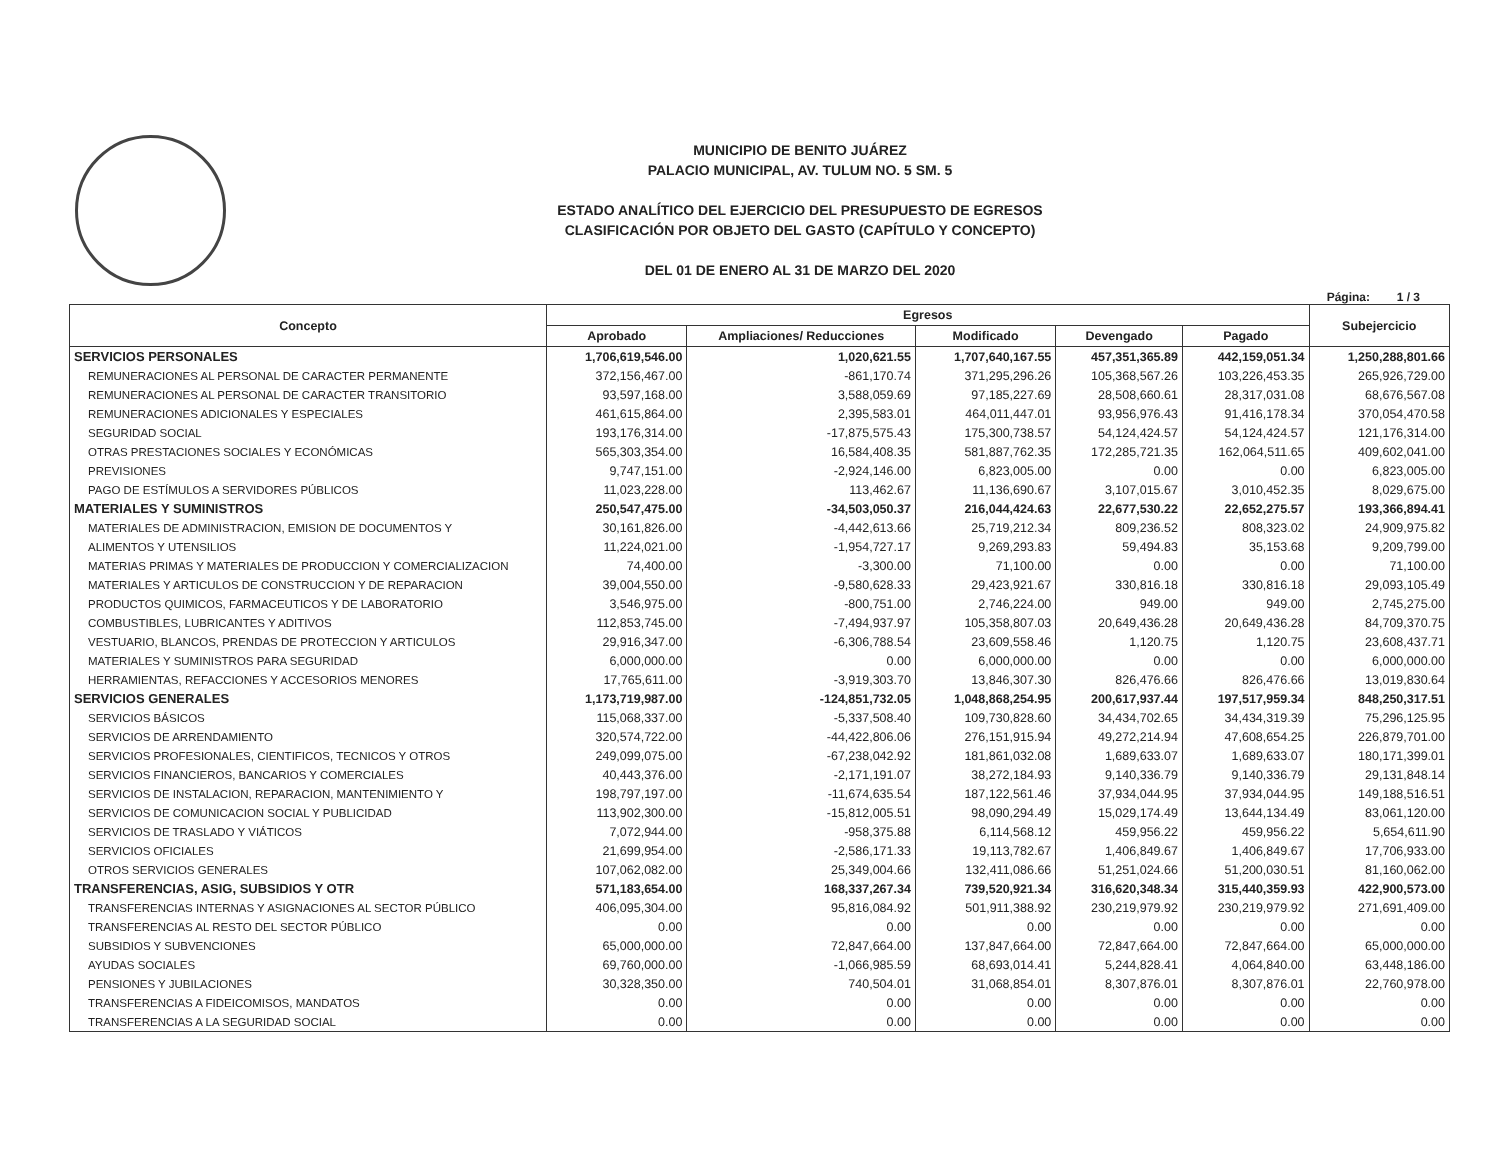MUNICIPIO DE BENITO JUÁREZ
PALACIO MUNICIPAL, AV. TULUM NO. 5 SM. 5
ESTADO ANALÍTICO DEL EJERCICIO DEL PRESUPUESTO DE EGRESOS
CLASIFICACIÓN POR OBJETO DEL GASTO (CAPÍTULO Y CONCEPTO)
DEL 01 DE ENERO AL 31 DE MARZO DEL 2020
Página: 1 / 3
| Concepto | Egresos | | | | | Subejercicio |
| --- | --- | --- | --- | --- | --- | --- |
| | Aprobado | Ampliaciones/ Reducciones | Modificado | Devengado | Pagado | |
| SERVICIOS PERSONALES | 1,706,619,546.00 | 1,020,621.55 | 1,707,640,167.55 | 457,351,365.89 | 442,159,051.34 | 1,250,288,801.66 |
| REMUNERACIONES AL PERSONAL DE CARACTER PERMANENTE | 372,156,467.00 | -861,170.74 | 371,295,296.26 | 105,368,567.26 | 103,226,453.35 | 265,926,729.00 |
| REMUNERACIONES AL PERSONAL DE CARACTER TRANSITORIO | 93,597,168.00 | 3,588,059.69 | 97,185,227.69 | 28,508,660.61 | 28,317,031.08 | 68,676,567.08 |
| REMUNERACIONES ADICIONALES Y ESPECIALES | 461,615,864.00 | 2,395,583.01 | 464,011,447.01 | 93,956,976.43 | 91,416,178.34 | 370,054,470.58 |
| SEGURIDAD SOCIAL | 193,176,314.00 | -17,875,575.43 | 175,300,738.57 | 54,124,424.57 | 54,124,424.57 | 121,176,314.00 |
| OTRAS PRESTACIONES SOCIALES Y ECONÓMICAS | 565,303,354.00 | 16,584,408.35 | 581,887,762.35 | 172,285,721.35 | 162,064,511.65 | 409,602,041.00 |
| PREVISIONES | 9,747,151.00 | -2,924,146.00 | 6,823,005.00 | 0.00 | 0.00 | 6,823,005.00 |
| PAGO DE ESTÍMULOS A SERVIDORES PÚBLICOS | 11,023,228.00 | 113,462.67 | 11,136,690.67 | 3,107,015.67 | 3,010,452.35 | 8,029,675.00 |
| MATERIALES Y SUMINISTROS | 250,547,475.00 | -34,503,050.37 | 216,044,424.63 | 22,677,530.22 | 22,652,275.57 | 193,366,894.41 |
| MATERIALES DE ADMINISTRACION, EMISION DE DOCUMENTOS Y | 30,161,826.00 | -4,442,613.66 | 25,719,212.34 | 809,236.52 | 808,323.02 | 24,909,975.82 |
| ALIMENTOS Y UTENSILIOS | 11,224,021.00 | -1,954,727.17 | 9,269,293.83 | 59,494.83 | 35,153.68 | 9,209,799.00 |
| MATERIAS PRIMAS Y MATERIALES DE PRODUCCION Y COMERCIALIZACION | 74,400.00 | -3,300.00 | 71,100.00 | 0.00 | 0.00 | 71,100.00 |
| MATERIALES Y ARTICULOS DE CONSTRUCCION Y DE REPARACION | 39,004,550.00 | -9,580,628.33 | 29,423,921.67 | 330,816.18 | 330,816.18 | 29,093,105.49 |
| PRODUCTOS QUIMICOS, FARMACEUTICOS Y DE LABORATORIO | 3,546,975.00 | -800,751.00 | 2,746,224.00 | 949.00 | 949.00 | 2,745,275.00 |
| COMBUSTIBLES, LUBRICANTES Y ADITIVOS | 112,853,745.00 | -7,494,937.97 | 105,358,807.03 | 20,649,436.28 | 20,649,436.28 | 84,709,370.75 |
| VESTUARIO, BLANCOS, PRENDAS DE PROTECCION Y ARTICULOS | 29,916,347.00 | -6,306,788.54 | 23,609,558.46 | 1,120.75 | 1,120.75 | 23,608,437.71 |
| MATERIALES Y SUMINISTROS PARA SEGURIDAD | 6,000,000.00 | 0.00 | 6,000,000.00 | 0.00 | 0.00 | 6,000,000.00 |
| HERRAMIENTAS, REFACCIONES Y ACCESORIOS MENORES | 17,765,611.00 | -3,919,303.70 | 13,846,307.30 | 826,476.66 | 826,476.66 | 13,019,830.64 |
| SERVICIOS GENERALES | 1,173,719,987.00 | -124,851,732.05 | 1,048,868,254.95 | 200,617,937.44 | 197,517,959.34 | 848,250,317.51 |
| SERVICIOS BÁSICOS | 115,068,337.00 | -5,337,508.40 | 109,730,828.60 | 34,434,702.65 | 34,434,319.39 | 75,296,125.95 |
| SERVICIOS DE ARRENDAMIENTO | 320,574,722.00 | -44,422,806.06 | 276,151,915.94 | 49,272,214.94 | 47,608,654.25 | 226,879,701.00 |
| SERVICIOS PROFESIONALES, CIENTIFICOS, TECNICOS Y OTROS | 249,099,075.00 | -67,238,042.92 | 181,861,032.08 | 1,689,633.07 | 1,689,633.07 | 180,171,399.01 |
| SERVICIOS FINANCIEROS, BANCARIOS Y COMERCIALES | 40,443,376.00 | -2,171,191.07 | 38,272,184.93 | 9,140,336.79 | 9,140,336.79 | 29,131,848.14 |
| SERVICIOS DE INSTALACION, REPARACION, MANTENIMIENTO Y | 198,797,197.00 | -11,674,635.54 | 187,122,561.46 | 37,934,044.95 | 37,934,044.95 | 149,188,516.51 |
| SERVICIOS DE COMUNICACION SOCIAL Y PUBLICIDAD | 113,902,300.00 | -15,812,005.51 | 98,090,294.49 | 15,029,174.49 | 13,644,134.49 | 83,061,120.00 |
| SERVICIOS DE TRASLADO Y VIÁTICOS | 7,072,944.00 | -958,375.88 | 6,114,568.12 | 459,956.22 | 459,956.22 | 5,654,611.90 |
| SERVICIOS OFICIALES | 21,699,954.00 | -2,586,171.33 | 19,113,782.67 | 1,406,849.67 | 1,406,849.67 | 17,706,933.00 |
| OTROS SERVICIOS GENERALES | 107,062,082.00 | 25,349,004.66 | 132,411,086.66 | 51,251,024.66 | 51,200,030.51 | 81,160,062.00 |
| TRANSFERENCIAS, ASIG, SUBSIDIOS Y OTR | 571,183,654.00 | 168,337,267.34 | 739,520,921.34 | 316,620,348.34 | 315,440,359.93 | 422,900,573.00 |
| TRANSFERENCIAS INTERNAS Y ASIGNACIONES AL SECTOR PÚBLICO | 406,095,304.00 | 95,816,084.92 | 501,911,388.92 | 230,219,979.92 | 230,219,979.92 | 271,691,409.00 |
| TRANSFERENCIAS AL RESTO DEL SECTOR PÚBLICO | 0.00 | 0.00 | 0.00 | 0.00 | 0.00 | 0.00 |
| SUBSIDIOS Y SUBVENCIONES | 65,000,000.00 | 72,847,664.00 | 137,847,664.00 | 72,847,664.00 | 72,847,664.00 | 65,000,000.00 |
| AYUDAS SOCIALES | 69,760,000.00 | -1,066,985.59 | 68,693,014.41 | 5,244,828.41 | 4,064,840.00 | 63,448,186.00 |
| PENSIONES Y JUBILACIONES | 30,328,350.00 | 740,504.01 | 31,068,854.01 | 8,307,876.01 | 8,307,876.01 | 22,760,978.00 |
| TRANSFERENCIAS A FIDEICOMISOS, MANDATOS | 0.00 | 0.00 | 0.00 | 0.00 | 0.00 | 0.00 |
| TRANSFERENCIAS A LA SEGURIDAD SOCIAL | 0.00 | 0.00 | 0.00 | 0.00 | 0.00 | 0.00 |